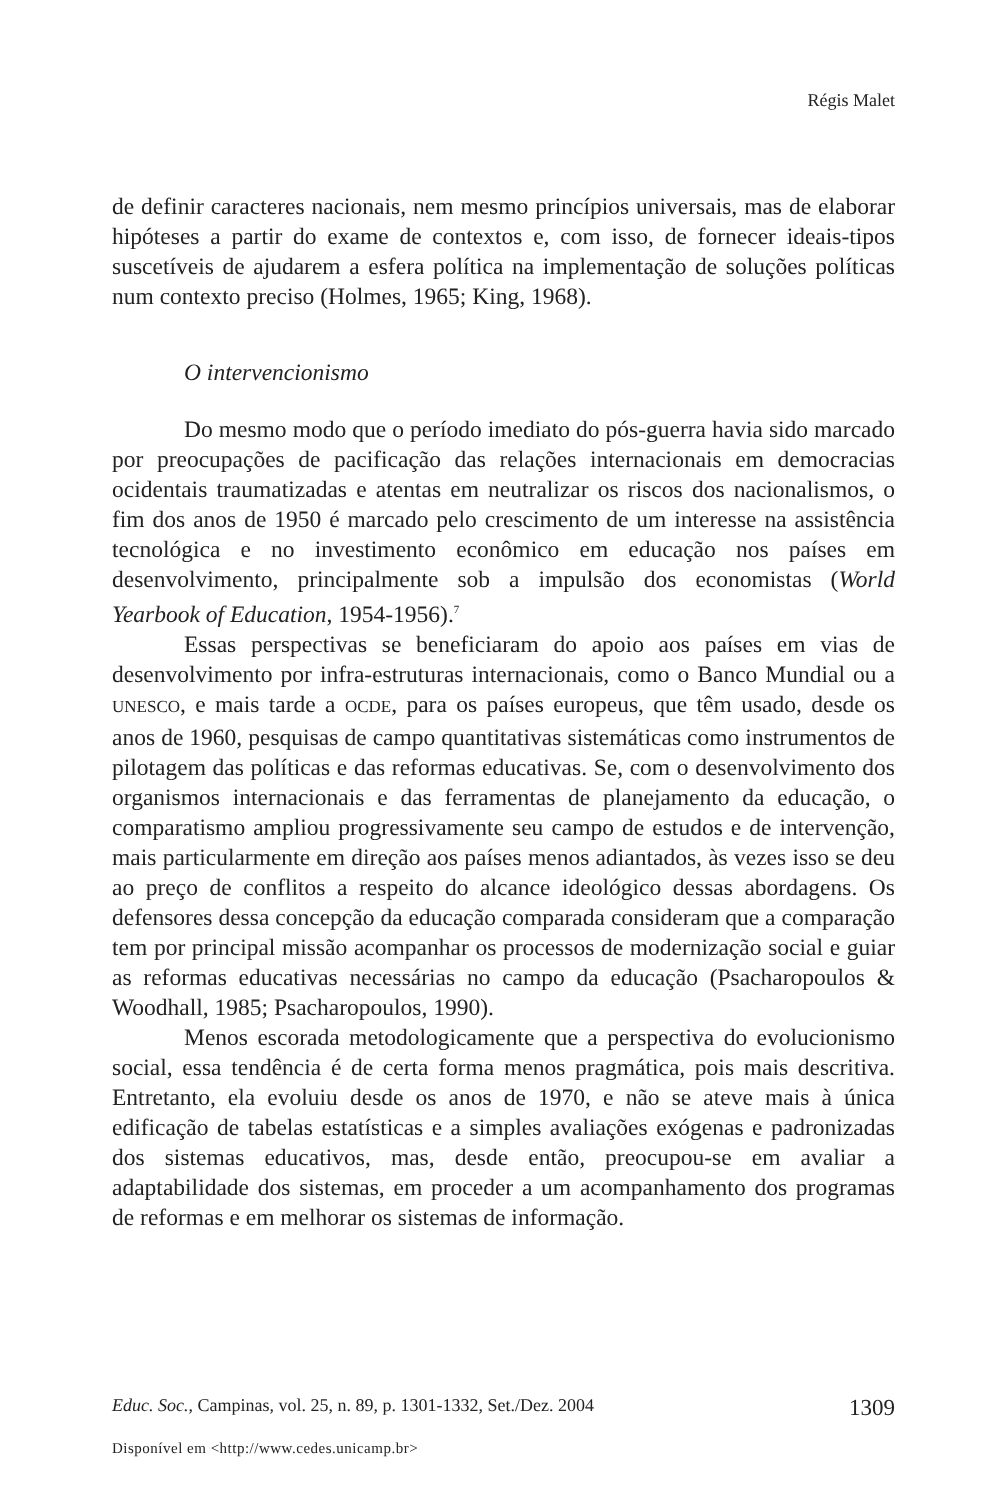Régis Malet
de definir caracteres nacionais, nem mesmo princípios universais, mas de elaborar hipóteses a partir do exame de contextos e, com isso, de fornecer ideais-tipos suscetíveis de ajudarem a esfera política na implementação de soluções políticas num contexto preciso (Holmes, 1965; King, 1968).
O intervencionismo
Do mesmo modo que o período imediato do pós-guerra havia sido marcado por preocupações de pacificação das relações internacionais em democracias ocidentais traumatizadas e atentas em neutralizar os riscos dos nacionalismos, o fim dos anos de 1950 é marcado pelo crescimento de um interesse na assistência tecnológica e no investimento econômico em educação nos países em desenvolvimento, principalmente sob a impulsão dos economistas (World Yearbook of Education, 1954-1956).<sup>7</sup>
Essas perspectivas se beneficiaram do apoio aos países em vias de desenvolvimento por infra-estruturas internacionais, como o Banco Mundial ou a UNESCO, e mais tarde a OCDE, para os países europeus, que têm usado, desde os anos de 1960, pesquisas de campo quantitativas sistemáticas como instrumentos de pilotagem das políticas e das reformas educativas. Se, com o desenvolvimento dos organismos internacionais e das ferramentas de planejamento da educação, o comparatismo ampliou progressivamente seu campo de estudos e de intervenção, mais particularmente em direção aos países menos adiantados, às vezes isso se deu ao preço de conflitos a respeito do alcance ideológico dessas abordagens. Os defensores dessa concepção da educação comparada consideram que a comparação tem por principal missão acompanhar os processos de modernização social e guiar as reformas educativas necessárias no campo da educação (Psacharopoulos & Woodhall, 1985; Psacharopoulos, 1990).
Menos escorada metodologicamente que a perspectiva do evolucionismo social, essa tendência é de certa forma menos pragmática, pois mais descritiva. Entretanto, ela evoluiu desde os anos de 1970, e não se ateve mais à única edificação de tabelas estatísticas e a simples avaliações exógenas e padronizadas dos sistemas educativos, mas, desde então, preocupou-se em avaliar a adaptabilidade dos sistemas, em proceder a um acompanhamento dos programas de reformas e em melhorar os sistemas de informação.
Educ. Soc., Campinas, vol. 25, n. 89, p. 1301-1332, Set./Dez. 2004 1309
Disponível em <http://www.cedes.unicamp.br>